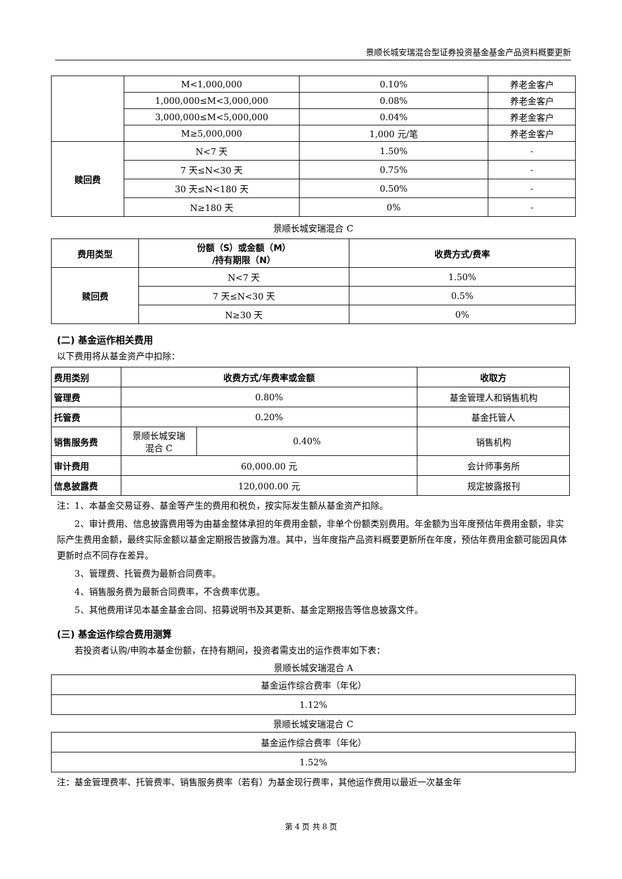景顺长城安瑞混合型证券投资基金基金产品资料概要更新
| | M<1,000,000 | 0.10% | 养老金客户 |
| | 1,000,000≤M<3,000,000 | 0.08% | 养老金客户 |
| | 3,000,000≤M<5,000,000 | 0.04% | 养老金客户 |
| | M≥5,000,000 | 1,000 元/笔 | 养老金客户 |
| 赎回费 | N<7 天 | 1.50% | - |
| | 7 天≤N<30 天 | 0.75% | - |
| | 30 天≤N<180 天 | 0.50% | - |
| | N≥180 天 | 0% | - |
景顺长城安瑞混合 C
| 费用类型 | 份额（S）或金额（M） /持有期限（N） | 收费方式/费率 |
| --- | --- | --- |
| 赎回费 | N<7 天 | 1.50% |
| | 7 天≤N<30 天 | 0.5% |
| | N≥30 天 | 0% |
(二) 基金运作相关费用
以下费用将从基金资产中扣除：
| 费用类别 | 收费方式/年费率或金额 | | 收取方 |
| --- | --- | --- | --- |
| 管理费 | 0.80% | | 基金管理人和销售机构 |
| 托管费 | 0.20% | | 基金托管人 |
| 销售服务费 | 景顺长城安瑞 混合 C | 0.40% | 销售机构 |
| 审计费用 | 60,000.00 元 | | 会计师事务所 |
| 信息披露费 | 120,000.00 元 | | 规定披露报刊 |
注：1、本基金交易证券、基金等产生的费用和税负，按实际发生额从基金资产扣除。
2、审计费用、信息披露费用等为由基金整体承担的年费用金额，非单个份额类别费用。年金额为当年度预估年费用金额，非实际产生费用金额，最终实际金额以基金定期报告披露为准。其中，当年度指产品资料概要更新所在年度，预估年费用金额可能因具体更新时点不同存在差异。
3、管理费、托管费为最新合同费率。
4、销售服务费为最新合同费率，不含费率优惠。
5、其他费用详见本基金基金合同、招募说明书及其更新、基金定期报告等信息披露文件。
(三) 基金运作综合费用测算
若投资者认购/申购本基金份额，在持有期间，投资者需支出的运作费率如下表：
景顺长城安瑞混合 A
| 基金运作综合费率（年化） |
| 1.12% |
景顺长城安瑞混合 C
| 基金运作综合费率（年化） |
| 1.52% |
注：基金管理费率、托管费率、销售服务费率（若有）为基金现行费率，其他运作费用以最近一次基金年
第 4 页 共 8 页